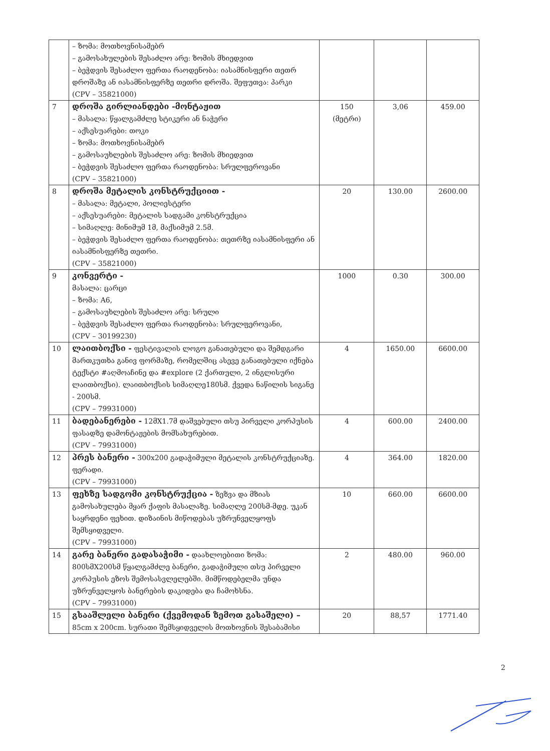| | – ზომა: მოთხოვნისამებრ – გამოსახულების შესაძლო არე: ზომის მხიედვით – ბეჭდვის შესაძლო ფერთა რაოდენობა: იასამნისფერი თეთრ დროშაზე ან იასამნისფერზე თეთრი დროშა. შეფუთვა: პარკი (CPV – 35821000) | | | |
| 7 | დროშა გირლიანდები -მონტაჟით – მასალა: წყალგამძლე სტიკერი ან ნაჭერი – აქსესუარები: თოკი – ზომა: მოთხოვნისამებრ – გამოსაუხლების შესაძლო არე: ზომის მხიედვით – ბეჭდვის შესაძლო ფერთა რაოდენობა: სრულფეროვანი (CPV – 35821000) | 150 (მეტრი) | 3,06 | 459.00 |
| 8 | დროშა მეტალის კონსტრუქციით - – მასალა: მეტალი, პოლიესტერი – აქსესუარები: მეტალის სადგამი კონსტრუქცია – სიმაღლე: მინიმუმ 1მ, მაქსიმუმ 2.5მ. – ბეჭდვის შესაძლო ფერთა რაოდენობა: თეთრზე იასამნისფერი ან იასამნისფერზე თეთრი. (CPV – 35821000) | 20 | 130.00 | 2600.00 |
| 9 | კონვერტი - მასალა: ცარცი – ზომა: A6, – გამოსაუხლების შესაძლო არე: სრული – ბეჭდვის შესაძლო ფერთა რაოდენობა: სრულფეროვანი, (CPV – 30199230) | 1000 | 0.30 | 300.00 |
| 10 | ლაითბოქსი - ფესტივალის ლოგო განათებული და შემდგარი მართკუთხა განივ ფორმაზე, რომელშიც ასევე განათებული იქნება ტექსტი #აღმოაჩინე და #explore (2 ქართული, 2 ინგლისური ლაითბოქსი). ლაითბოქსის სიმაღლე180სმ. ქვედა ნაწილის სიგანე - 200სმ. (CPV – 79931000) | 4 | 1650.00 | 6600.00 |
| 11 | ბადებანერები - 12მX1.7მ დაშვებული თსუ პირველი კორპუსის ფასადზე დამონტაჟების მომსახურებით. (CPV – 79931000) | 4 | 600.00 | 2400.00 |
| 12 | პრეს ბანერი - 300x200 გადაჭიმული მეტალის კონსტრუქციაზე. ფერადი. (CPV – 79931000) | 4 | 364.00 | 1820.00 |
| 13 | ფეხზე სადგომი კონსტრუქცია - ზეზვა და მზიას გამოსახულება მყარ ქაფის მასალაზე. სიმაღლე 200სმ-მდე. უკან საყრდენი ფეხით. დიზაინის მიწოდებას უზრუნველყოფს შემსყიდველი. (CPV – 79931000) | 10 | 660.00 | 6600.00 |
| 14 | გარე ბანერი გადასაჭიმი - დაახლოებითი ზომა: 800სმX200სმ წყალგამძლე ბანერი, გადაჭიმული თსუ პირველი კორპუსის ეზოს შემოსასვლელებში. მიმწოდებელმა უნდა უზრუნველყოს ბანერების დაკიდება და ჩამოხსნა. (CPV – 79931000) | 2 | 480.00 | 960.00 |
| 15 | გსააშლელი ბანერი (ქვემოდან ზემოთ გასაშელი) – 85cm x 200cm. სურათი შემსყიდველის მოთხოვნის შესაბამისი | 20 | 88,57 | 1771.40 |
2